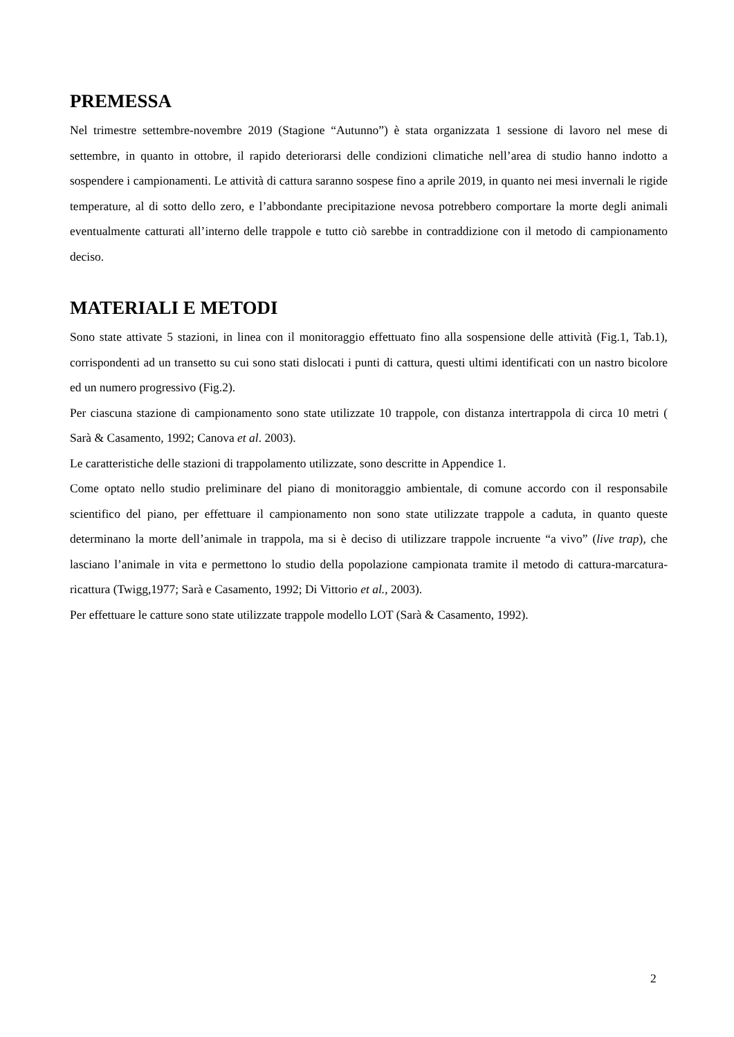PREMESSA
Nel trimestre settembre-novembre 2019 (Stagione “Autunno”) è stata organizzata 1 sessione di lavoro nel mese di settembre, in quanto in ottobre, il rapido deteriorarsi delle condizioni climatiche nell’area di studio hanno indotto a sospendere i campionamenti. Le attività di cattura saranno sospese fino a aprile 2019, in quanto nei mesi invernali le rigide temperature, al di sotto dello zero, e l’abbondante precipitazione nevosa potrebbero comportare la morte degli animali eventualmente catturati all’interno delle trappole e tutto ciò sarebbe in contraddizione con il metodo di campionamento deciso.
MATERIALI E METODI
Sono state attivate 5 stazioni, in linea con il monitoraggio effettuato fino alla sospensione delle attività (Fig.1, Tab.1), corrispondenti ad un transetto su cui sono stati dislocati i punti di cattura, questi ultimi identificati con un nastro bicolore ed un numero progressivo (Fig.2).
Per ciascuna stazione di campionamento sono state utilizzate 10 trappole, con distanza intertrappola di circa 10 metri ( Sarà & Casamento, 1992; Canova et al. 2003).
Le caratteristiche delle stazioni di trappolamento utilizzate, sono descritte in Appendice 1.
Come optato nello studio preliminare del piano di monitoraggio ambientale, di comune accordo con il responsabile scientifico del piano, per effettuare il campionamento non sono state utilizzate trappole a caduta, in quanto queste determinano la morte dell’animale in trappola, ma si è deciso di utilizzare trappole incruente “a vivo” (live trap), che lasciano l’animale in vita e permettono lo studio della popolazione campionata tramite il metodo di cattura-marcatura-ricattura (Twigg,1977; Sarà e Casamento, 1992; Di Vittorio et al., 2003).
Per effettuare le catture sono state utilizzate trappole modello LOT (Sarà & Casamento, 1992).
2